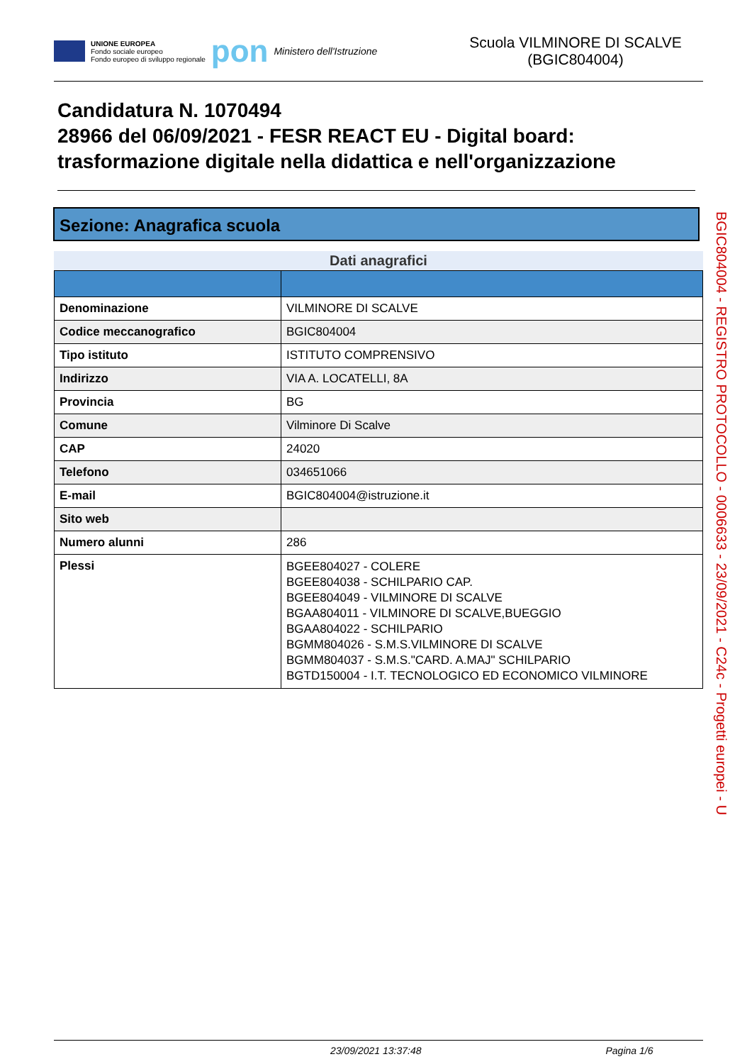UNIONE EUROPEA
Fondo sociale europeo
Fondo europeo di sviluppo regionale
pon Ministero dell'Istruzione
Scuola VILMINORE DI SCALVE (BGIC804004)
Candidatura N. 1070494
28966 del 06/09/2021 - FESR REACT EU - Digital board: trasformazione digitale nella didattica e nell'organizzazione
Sezione: Anagrafica scuola
Dati anagrafici
| Denominazione | VILMINORE DI SCALVE |
| Codice meccanografico | BGIC804004 |
| Tipo istituto | ISTITUTO COMPRENSIVO |
| Indirizzo | VIA A. LOCATELLI, 8A |
| Provincia | BG |
| Comune | Vilminore Di Scalve |
| CAP | 24020 |
| Telefono | 034651066 |
| E-mail | BGIC804004@istruzione.it |
| Sito web | |
| Numero alunni | 286 |
| Plessi | BGEE804027 - COLERE BGEE804038 - SCHILPARIO CAP. BGEE804049 - VILMINORE DI SCALVE BGAA804011 - VILMINORE DI SCALVE,BUEGGIO BGAA804022 - SCHILPARIO BGMM804026 - S.M.S.VILMINORE DI SCALVE BGMM804037 - S.M.S."CARD. A.MAJ" SCHILPARIO BGTD150004 - I.T. TECNOLOGICO ED ECONOMICO VILMINORE |
BGIC804004 - REGISTRO PROTOCOLLO - 0006633 - 23/09/2021 - C24c - Progetti europei - U
23/09/2021 13:37:48 Pagina 1/6